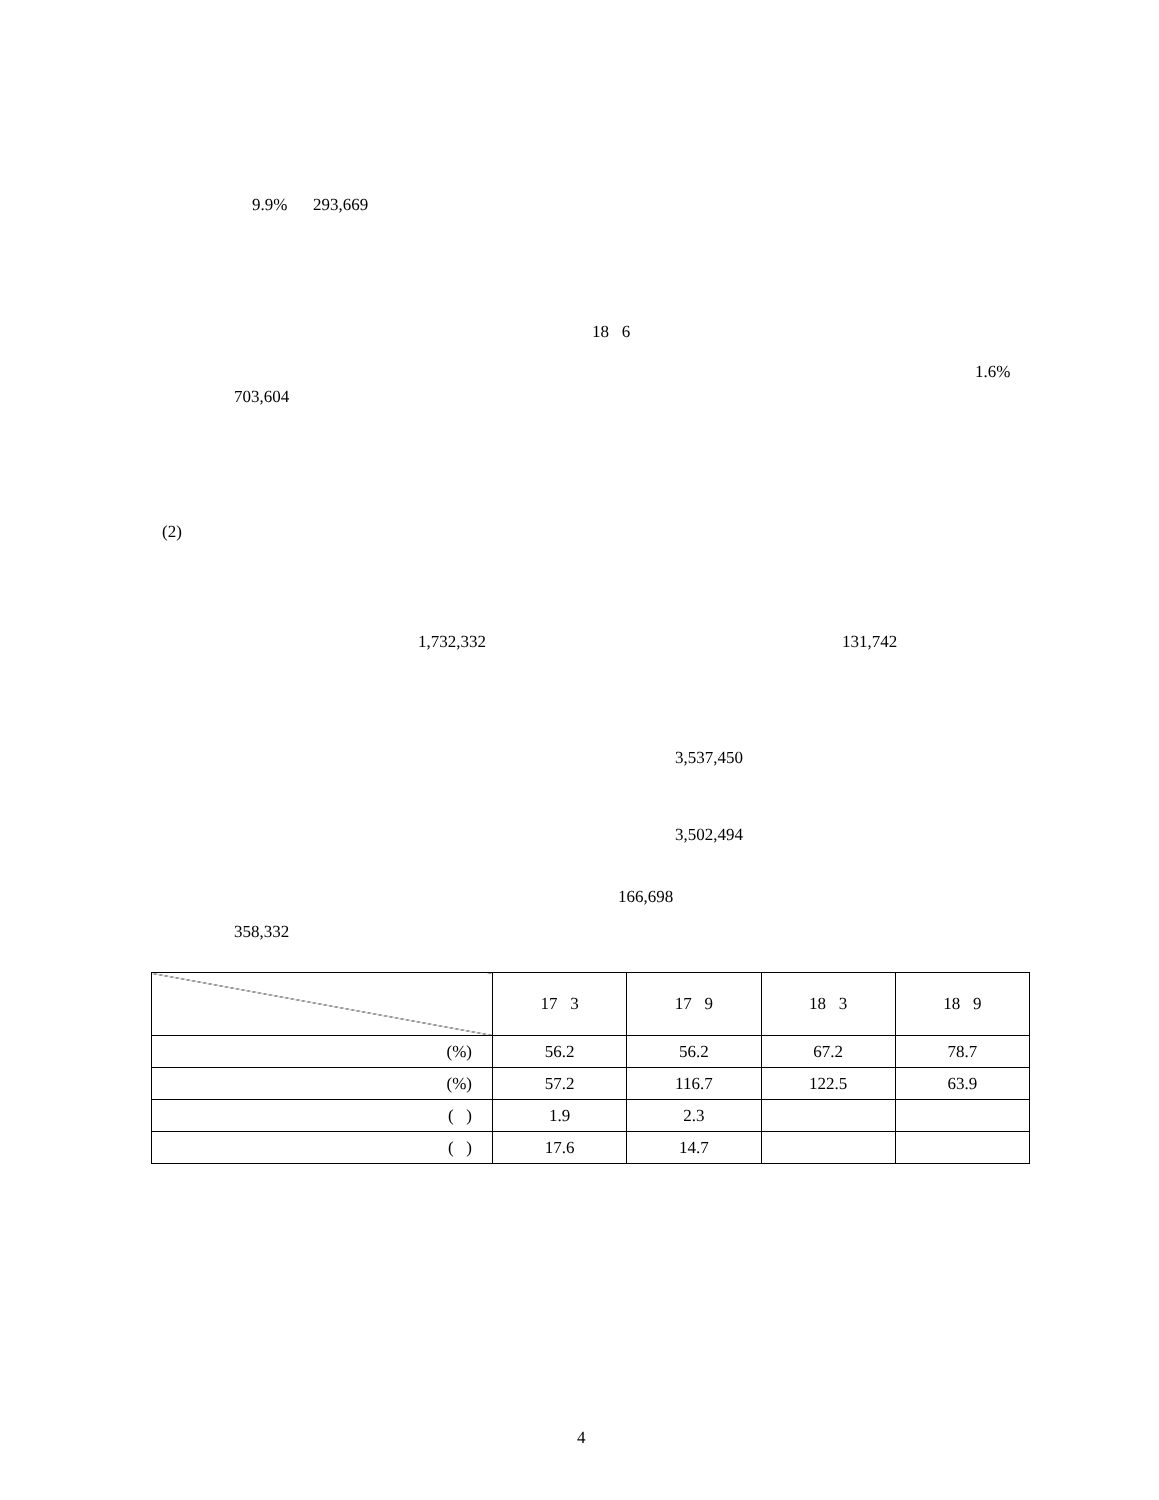9.9% 293,669
18 6
1.6%
703,604
(2)
1,732,332 131,742
3,537,450
3,502,494
166,698
358,332
| | 17 3 | 17 9 | 18 3 | 18 9 |
| --- | --- | --- | --- | --- |
| (%) | 56.2 | 56.2 | 67.2 | 78.7 |
| (%) | 57.2 | 116.7 | 122.5 | 63.9 |
| ( ) | 1.9 | 2.3 | | |
| ( ) | 17.6 | 14.7 | | |
4